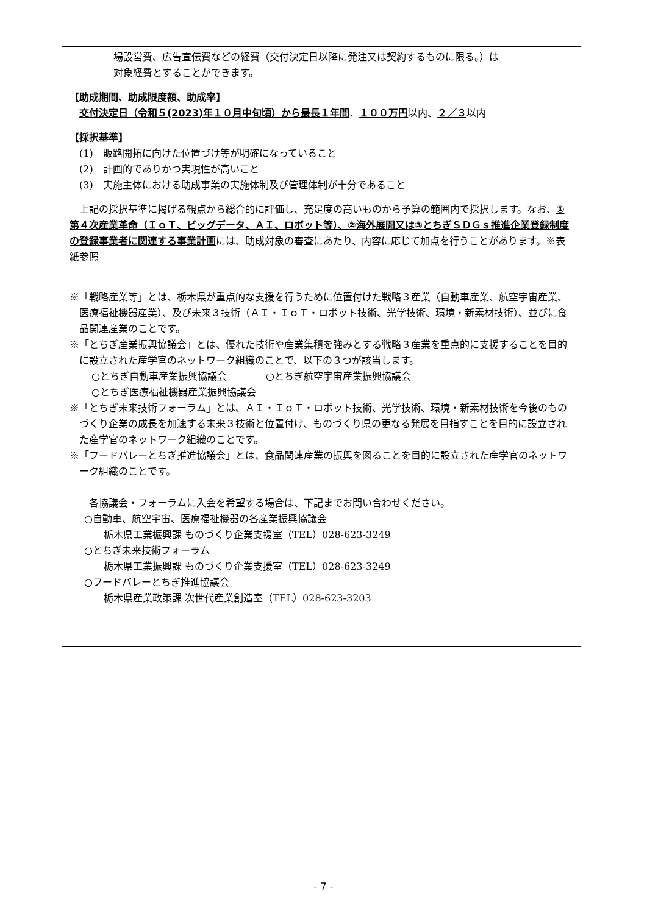場設営費、広告宣伝費などの経費（交付決定日以降に発注又は契約するものに限る。）は
対象経費とすることができます。
【助成期間、助成限度額、助成率】
交付決定日（令和５(2023)年１０月中旬頃）から最長１年間、１００万円以内、２／３以内
【採択基準】
(1)　販路開拓に向けた位置づけ等が明確になっていること
(2)　計画的でありかつ実現性が高いこと
(3)　実施主体における助成事業の実施体制及び管理体制が十分であること
　上記の採択基準に掲げる観点から総合的に評価し、充足度の高いものから予算の範囲内で採択します。なお、①第４次産業革命（ＩｏＴ、ビッグデータ、ＡＩ、ロボット等）、②海外展開又は③とちぎＳＤＧｓ推進企業登録制度の登録事業者に関連する事業計画には、助成対象の審査にあたり、内容に応じて加点を行うことがあります。※表紙参照
※「戦略産業等」とは、栃木県が重点的な支援を行うために位置付けた戦略３産業（自動車産業、航空宇宙産業、医療福祉機器産業）、及び未来３技術（ＡＩ・ＩｏＴ・ロボット技術、光学技術、環境・新素材技術）、並びに食品関連産業のことです。
※「とちぎ産業振興協議会」とは、優れた技術や産業集積を強みとする戦略３産業を重点的に支援することを目的に設立された産学官のネットワーク組織のことで、以下の３つが該当します。
○とちぎ自動車産業振興協議会　　　　○とちぎ航空宇宙産業振興協議会
○とちぎ医療福祉機器産業振興協議会
※「とちぎ未来技術フォーラム」とは、ＡＩ・ＩｏＴ・ロボット技術、光学技術、環境・新素材技術を今後のものづくり企業の成長を加速する未来３技術と位置付け、ものづくり県の更なる発展を目指すことを目的に設立された産学官のネットワーク組織のことです。
※「フードバレーとちぎ推進協議会」とは、食品関連産業の振興を図ることを目的に設立された産学官のネットワーク組織のことです。
各協議会・フォーラムに入会を希望する場合は、下記までお問い合わせください。
○自動車、航空宇宙、医療福祉機器の各産業振興協議会
栃木県工業振興課 ものづくり企業支援室（TEL）028-623-3249
○とちぎ未来技術フォーラム
栃木県工業振興課 ものづくり企業支援室（TEL）028-623-3249
○フードバレーとちぎ推進協議会
栃木県産業政策課 次世代産業創造室（TEL）028-623-3203
- 7 -